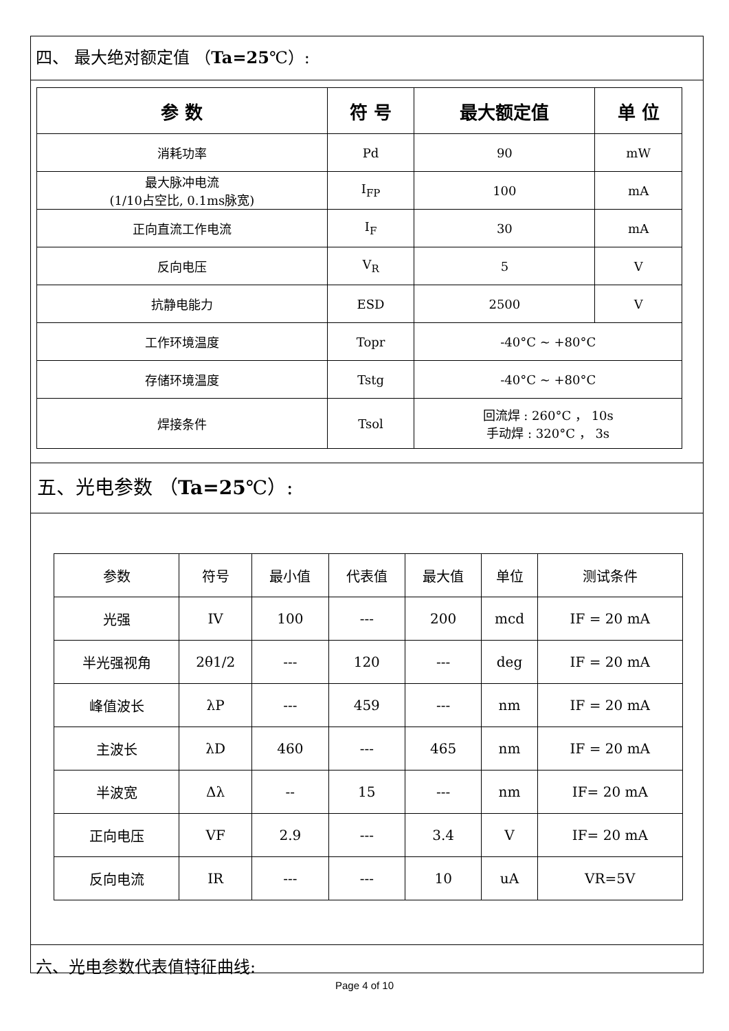四、 最大绝对额定值 （Ta=25℃）:
| 参 数 | 符 号 | 最大额定值 | 单 位 |
| --- | --- | --- | --- |
| 消耗功率 | Pd | 90 | mW |
| 最大脉冲电流 (1/10占空比, 0.1ms脉宽) | I<sub>FP</sub> | 100 | mA |
| 正向直流工作电流 | I<sub>F</sub> | 30 | mA |
| 反向电压 | V<sub>R</sub> | 5 | V |
| 抗静电能力 | ESD | 2500 | V |
| 工作环境温度 | Topr | -40°C ~ +80°C | |
| 存储环境温度 | Tstg | -40°C ~ +80°C | |
| 焊接条件 | Tsol | 回流焊 : 260°C ， 10s 手动焊 : 320°C ， 3s | |
五、光电参数 （Ta=25℃）:
| 参数 | 符号 | 最小值 | 代表值 | 最大值 | 单位 | 测试条件 |
| 光强 | IV | 100 | --- | 200 | mcd | IF = 20 mA |
| 半光强视角 | 2θ1/2 | --- | 120 | --- | deg | IF = 20 mA |
| 峰值波长 | λP | --- | 459 | --- | nm | IF = 20 mA |
| 主波长 | λD | 460 | --- | 465 | nm | IF = 20 mA |
| 半波宽 | Δλ | -- | 15 | --- | nm | IF= 20 mA |
| 正向电压 | VF | 2.9 | --- | 3.4 | V | IF= 20 mA |
| 反向电流 | IR | --- | --- | 10 | uA | VR=5V |
六、光电参数代表值特征曲线:
Page 4 of 10